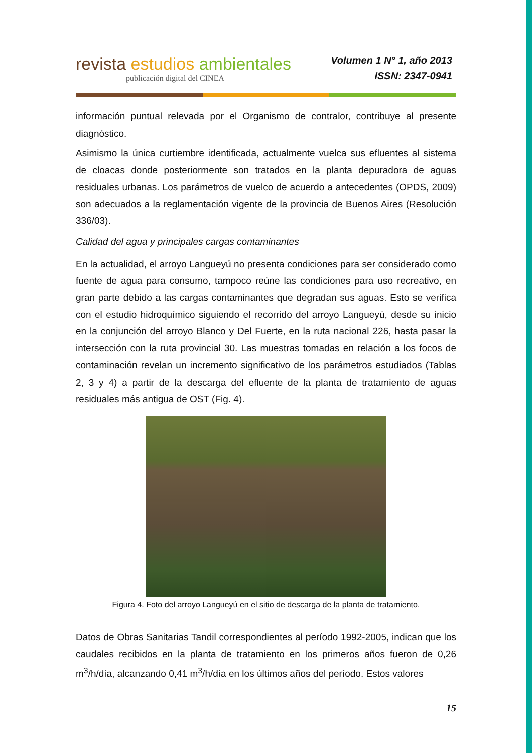revista estudios ambientales
publicación digital del CINEA
Volumen 1 N° 1, año 2013
ISSN: 2347-0941
información puntual relevada por el Organismo de contralor, contribuye al presente diagnóstico.
Asimismo la única curtiembre identificada, actualmente vuelca sus efluentes al sistema de cloacas donde posteriormente son tratados en la planta depuradora de aguas residuales urbanas. Los parámetros de vuelco de acuerdo a antecedentes (OPDS, 2009) son adecuados a la reglamentación vigente de la provincia de Buenos Aires (Resolución 336/03).
Calidad del agua y principales cargas contaminantes
En la actualidad, el arroyo Langueyú no presenta condiciones para ser considerado como fuente de agua para consumo, tampoco reúne las condiciones para uso recreativo, en gran parte debido a las cargas contaminantes que degradan sus aguas. Esto se verifica con el estudio hidroquímico siguiendo el recorrido del arroyo Langueyú, desde su inicio en la conjunción del arroyo Blanco y Del Fuerte, en la ruta nacional 226, hasta pasar la intersección con la ruta provincial 30. Las muestras tomadas en relación a los focos de contaminación revelan un incremento significativo de los parámetros estudiados (Tablas 2, 3 y 4) a partir de la descarga del efluente de la planta de tratamiento de aguas residuales más antigua de OST (Fig. 4).
Figura 4. Foto del arroyo Langueyú en el sitio de descarga de la planta de tratamiento.
Datos de Obras Sanitarias Tandil correspondientes al período 1992-2005, indican que los caudales recibidos en la planta de tratamiento en los primeros años fueron de 0,26 m<sup>3</sup>/h/día, alcanzando 0,41 m<sup>3</sup>/h/día en los últimos años del período. Estos valores
15